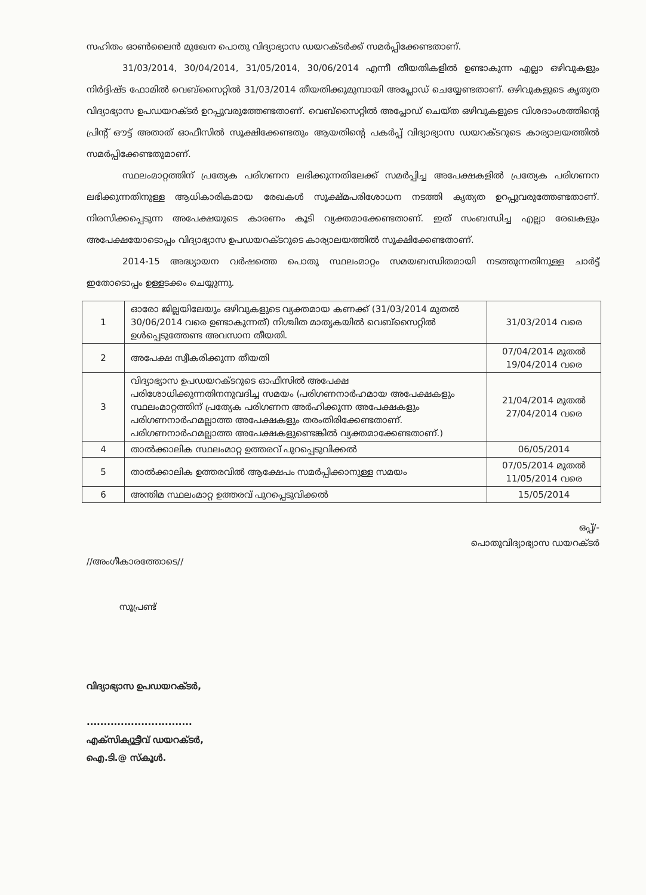സഹിതം ഓൺലൈൻ മുഖേന പൊതു വിദ്യാഭ്യാസ ഡയറക്ടർക്ക് സമർപ്പിക്കേണ്ടതാണ്.
31/03/2014, 30/04/2014, 31/05/2014, 30/06/2014 എന്നീ തീയതികളിൽ ഉണ്ടാകുന്ന എല്ലാ ഒഴിവുകളും നിർദ്ദിഷ്ട ഫോമിൽ വെബ്സൈറ്റിൽ 31/03/2014 തീയതിക്കുമുമ്പായി അപ്ലോഡ് ചെയ്യേണ്ടതാണ്. ഒഴിവുകളുടെ കൃത്യത വിദ്യാഭ്യാസ ഉപഡയറക്ടർ ഉറപ്പുവരുത്തേണ്ടതാണ്. വെബ്സൈറ്റിൽ അപ്ലോഡ് ചെയ്ത ഒഴിവുകളുടെ വിശദാംശത്തിന്റെ പ്രിന്റ് ഔട്ട് അതാത് ഓഫീസിൽ സൂക്ഷിക്കേണ്ടതും ആയതിന്റെ പകർപ്പ് വിദ്യാഭ്യാസ ഡയറക്ടറുടെ കാര്യാലയത്തിൽ സമർപ്പിക്കേണ്ടതുമാണ്.
സ്ഥലംമാറ്റത്തിന് പ്രത്യേക പരിഗണന ലഭിക്കുന്നതിലേക്ക് സമർപ്പിച്ച അപേക്ഷകളിൽ പ്രത്യേക പരിഗണന ലഭിക്കുന്നതിനുള്ള ആധികാരികമായ രേഖകൾ സൂക്ഷ്മപരിശോധന നടത്തി കൃത്യത ഉറപ്പുവരുത്തേണ്ടതാണ്. നിരസിക്കപ്പെടുന്ന അപേക്ഷയുടെ കാരണം കൂടി വ്യക്തമാക്കേണ്ടതാണ്. ഇത് സംബന്ധിച്ച എല്ലാ രേഖകളും അപേക്ഷയോടൊപ്പം വിദ്യാഭ്യാസ ഉപഡയറക്ടറുടെ കാര്യാലയത്തിൽ സൂക്ഷിക്കേണ്ടതാണ്.
2014-15 അദ്ധ്യായന വർഷത്തെ പൊതു സ്ഥലംമാറ്റം സമയബന്ധിതമായി നടത്തുന്നതിനുള്ള ചാർട്ട് ഇതോടൊപ്പം ഉള്ളടക്കം ചെയ്യുന്നു.
| 1 | ഓരോ ജില്ലയിലേയും ഒഴിവുകളുടെ വ്യക്തമായ കണക്ക് (31/03/2014 മുതൽ 30/06/2014 വരെ ഉണ്ടാകുന്നത്) നിശ്ചിത മാതൃകയിൽ വെബ്സൈറ്റിൽ ഉൾപ്പെടുത്തേണ്ട അവസാന തീയതി. | 31/03/2014 വരെ |
| 2 | അപേക്ഷ സ്വീകരിക്കുന്ന തീയതി | 07/04/2014 മുതൽ 19/04/2014 വരെ |
| 3 | വിദ്യാഭ്യാസ ഉപഡയറക്ടറുടെ ഓഫീസിൽ അപേക്ഷ പരിശോധിക്കുന്നതിനനുവദിച്ച സമയം (പരിഗണനാർഹമായ അപേക്ഷകളും സ്ഥലംമാറ്റത്തിന് പ്രത്യേക പരിഗണന അർഹിക്കുന്ന അപേക്ഷകളും പരിഗണനാർഹമല്ലാത്ത അപേക്ഷകളും തരംതിരിക്കേണ്ടതാണ്. പരിഗണനാർഹമല്ലാത്ത അപേക്ഷകളുണ്ടെങ്കിൽ വ്യക്തമാക്കേണ്ടതാണ്.) | 21/04/2014 മുതൽ 27/04/2014 വരെ |
| 4 | താൽക്കാലിക സ്ഥലംമാറ്റ ഉത്തരവ് പുറപ്പെടുവിക്കൽ | 06/05/2014 |
| 5 | താൽക്കാലിക ഉത്തരവിൽ ആക്ഷേപം സമർപ്പിക്കാനുള്ള സമയം | 07/05/2014 മുതൽ 11/05/2014 വരെ |
| 6 | അന്തിമ സ്ഥലംമാറ്റ ഉത്തരവ് പുറപ്പെടുവിക്കൽ | 15/05/2014 |
ഒപ്പ്/-
പൊതുവിദ്യാഭ്യാസ ഡയറക്ടർ
//അംഗീകാരത്തോടെ//
സൂപ്രണ്ട്
വിദ്യാഭ്യാസ ഉപഡയറക്ടർ,
...............................
എക്സിക്യൂട്ടീവ് ഡയറക്ടർ,
ഐ.ടി.@ സ്കൂൾ.